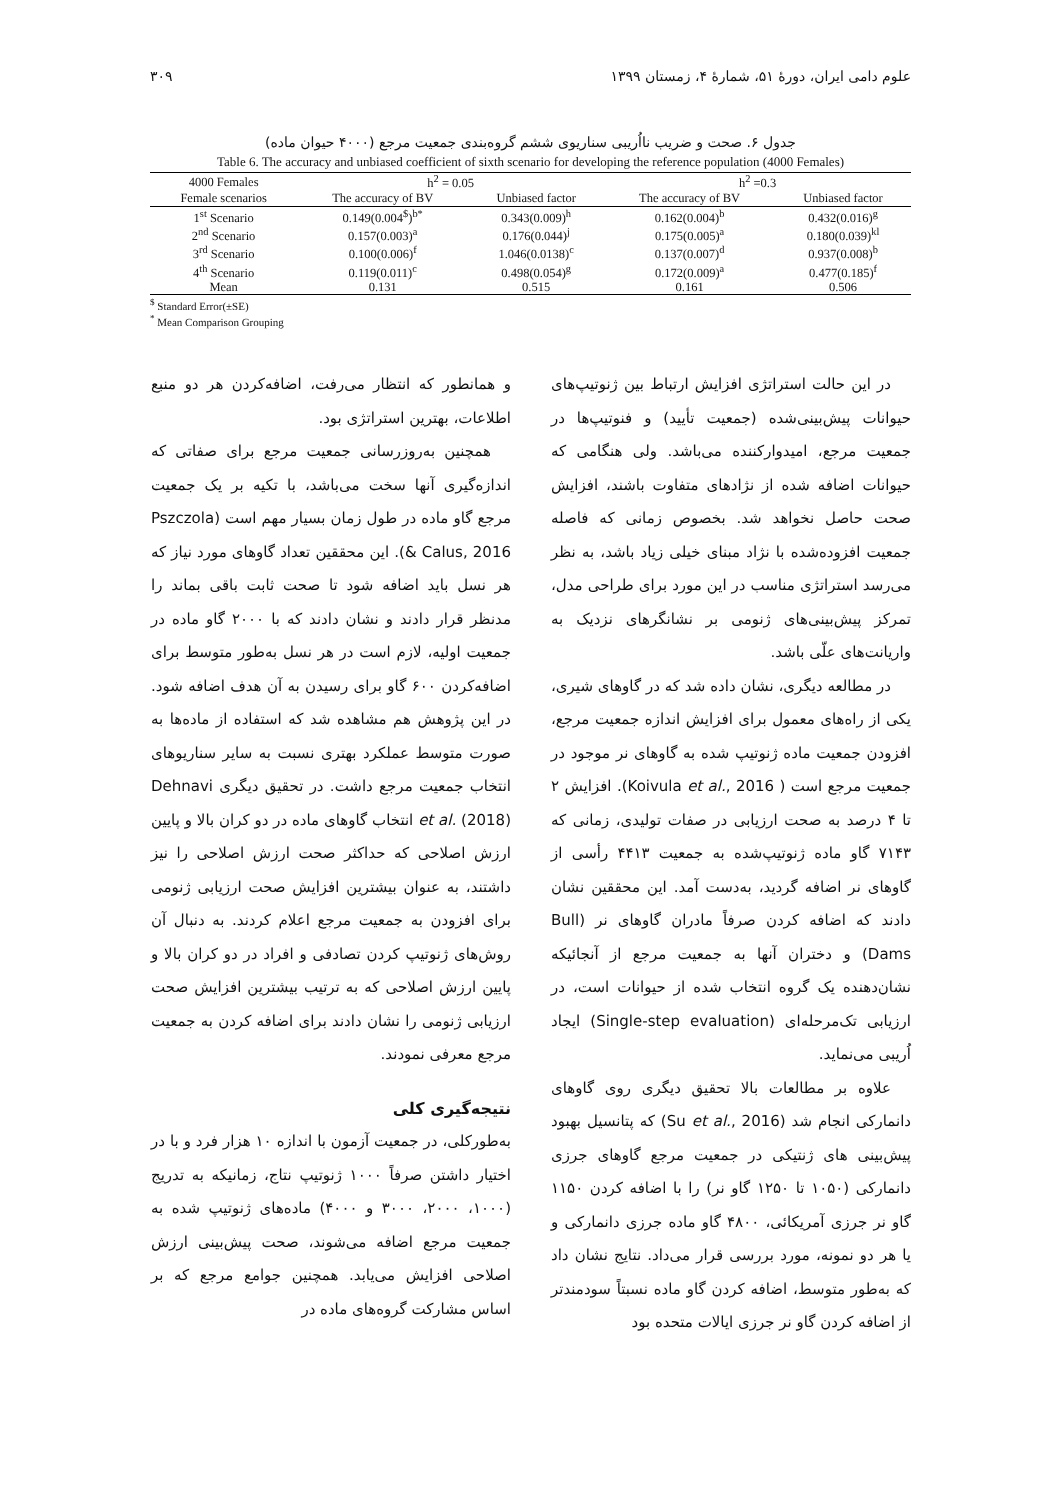علوم دامی ایران، دورهٔ ۵۱، شمارهٔ ۴، زمستان ۱۳۹۹ ۳۰۹
جدول ۶. صحت و ضریب نااُریبی سناریوی ششم گروه‌بندی جمعیت مرجع (۴۰۰۰ حیوان ماده)
Table 6. The accuracy and unbiased coefficient of sixth scenario for developing the reference population (4000 Females)
| 4000 Females | h<sup>2</sup> = 0.05 | | h<sup>2</sup> =0.3 | |
| --- | --- | --- | --- | --- |
| Female scenarios | The accuracy of BV | Unbiased factor | The accuracy of BV | Unbiased factor |
| 1<sup>st</sup> Scenario | 0.149(0.004<sup>$</sup>)<sup>b*</sup> | 0.343(0.009)<sup>h</sup> | 0.162(0.004)<sup>b</sup> | 0.432(0.016)<sup>g</sup> |
| 2<sup>nd</sup> Scenario | 0.157(0.003)<sup>a</sup> | 0.176(0.044)<sup>j</sup> | 0.175(0.005)<sup>a</sup> | 0.180(0.039)<sup>kl</sup> |
| 3<sup>rd</sup> Scenario | 0.100(0.006)<sup>f</sup> | 1.046(0.0138)<sup>c</sup> | 0.137(0.007)<sup>d</sup> | 0.937(0.008)<sup>b</sup> |
| 4<sup>th</sup> Scenario | 0.119(0.011)<sup>c</sup> | 0.498(0.054)<sup>g</sup> | 0.172(0.009)<sup>a</sup> | 0.477(0.185)<sup>f</sup> |
| Mean | 0.131 | 0.515 | 0.161 | 0.506 |
<sup>$</sup> Standard Error(±SE)
<sup>*</sup> Mean Comparison Grouping
در این حالت استراتژی افزایش ارتباط بین ژنوتیپ‌های حیوانات پیش‌بینی‌شده (جمعیت تأیید) و فنوتیپ‌ها در جمعیت مرجع، امیدوارکننده می‌باشد. ولی هنگامی که حیوانات اضافه شده از نژادهای متفاوت باشند، افزایش صحت حاصل نخواهد شد. بخصوص زمانی که فاصله جمعیت افزوده‌شده با نژاد مبنای خیلی زیاد باشد، به نظر می‌رسد استراتژی مناسب در این مورد برای طراحی مدل، تمرکز پیش‌بینی‌های ژنومی بر نشانگرهای نزدیک به واریانت‌های علّی باشد.
در مطالعه دیگری، نشان داده شد که در گاوهای شیری، یکی از راه‌های معمول برای افزایش اندازه جمعیت مرجع، افزودن جمعیت ماده ژنوتیپ شده به گاوهای نر موجود در جمعیت مرجع است ( Koivula et al., 2016). افزایش ۲ تا ۴ درصد به صحت ارزیابی در صفات تولیدی، زمانی که ۷۱۴۳ گاو ماده ژنوتیپ‌شده به جمعیت ۴۴۱۳ رأسی از گاوهای نر اضافه گردید، به‌دست آمد. این محققین نشان دادند که اضافه کردن صرفاً مادران گاوهای نر (Bull Dams) و دختران آنها به جمعیت مرجع از آنجائیکه نشان‌دهنده یک گروه انتخاب شده از حیوانات است، در ارزیابی تک‌مرحله‌ای (Single-step evaluation) ایجاد اُریبی می‌نماید.
علاوه بر مطالعات بالا تحقیق دیگری روی گاوهای دانمارکی انجام شد (Su et al., 2016) که پتانسیل بهبود پیش‌بینی های ژنتیکی در جمعیت مرجع گاوهای جرزی دانمارکی (۱۰۵۰ تا ۱۲۵۰ گاو نر) را با اضافه کردن ۱۱۵۰ گاو نر جرزی آمریکائی، ۴۸۰۰ گاو ماده جرزی دانمارکی و یا هر دو نمونه، مورد بررسی قرار می‌داد. نتایج نشان داد که به‌طور متوسط، اضافه کردن گاو ماده نسبتاً سودمندتر از اضافه کردن گاو نر جرزی ایالات متحده بود
و همانطور که انتظار می‌رفت، اضافه‌کردن هر دو منبع اطلاعات، بهترین استراتژی بود.
همچنین به‌روزرسانی جمعیت مرجع برای صفاتی که اندازه‌گیری آنها سخت می‌باشد، با تکیه بر یک جمعیت مرجع گاو ماده در طول زمان بسیار مهم است (Pszczola & Calus, 2016). این محققین تعداد گاوهای مورد نیاز که هر نسل باید اضافه شود تا صحت ثابت باقی بماند را مدنظر قرار دادند و نشان دادند که با ۲۰۰۰ گاو ماده در جمعیت اولیه، لازم است در هر نسل به‌طور متوسط برای اضافه‌کردن ۶۰۰ گاو برای رسیدن به آن هدف اضافه شود. در این پژوهش هم مشاهده شد که استفاده از ماده‌ها به صورت متوسط عملکرد بهتری نسبت به سایر سناریوهای انتخاب جمعیت مرجع داشت. در تحقیق دیگری Dehnavi et al. (2018) انتخاب گاوهای ماده در دو کران بالا و پایین ارزش اصلاحی که حداکثر صحت ارزش اصلاحی را نیز داشتند، به عنوان بیشترین افزایش صحت ارزیابی ژنومی برای افزودن به جمعیت مرجع اعلام کردند. به دنبال آن روش‌های ژنوتیپ کردن تصادفی و افراد در دو کران بالا و پایین ارزش اصلاحی که به ترتیب بیشترین افزایش صحت ارزیابی ژنومی را نشان دادند برای اضافه کردن به جمعیت مرجع معرفی نمودند.
نتیجه‌گیری کلی
به‌طورکلی، در جمعیت آزمون با اندازه ۱۰ هزار فرد و با در اختیار داشتن صرفاً ۱۰۰۰ ژنوتیپ نتاج، زمانیکه به تدریج (۱۰۰۰، ۲۰۰۰، ۳۰۰۰ و ۴۰۰۰) ماده‌های ژنوتیپ شده به جمعیت مرجع اضافه می‌شوند، صحت پیش‌بینی ارزش اصلاحی افزایش می‌یابد. همچنین جوامع مرجع که بر اساس مشارکت گروه‌های ماده در